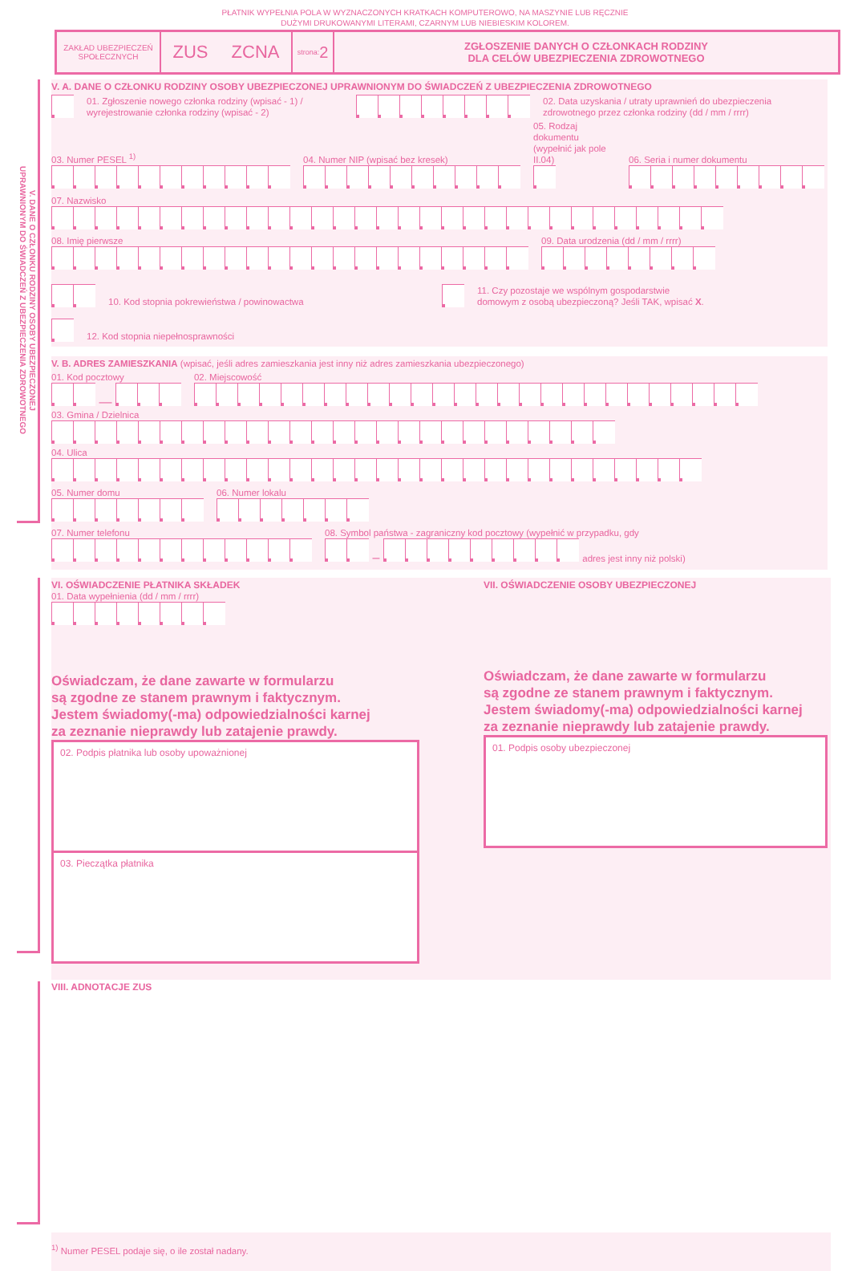PŁATNIK WYPEŁNIA POLA W WYZNACZONYCH KRATKACH KOMPUTEROWO, NA MASZYNIE LUB RĘCZNIE
DUŻYMI DRUKOWANYMI LITERAMI, CZARNYM LUB NIEBIESKIM KOLOREM.
ZAKŁAD UBEZPIECZEŃ
SPOŁECZNYCH
ZUS ZCNA
strona: 2
ZGŁOSZENIE DANYCH O CZŁONKACH RODZINY
DLA CELÓW UBEZPIECZENIA ZDROWOTNEGO
V. DANE O CZŁONKU RODZINY OSOBY UBEZPIECZONEJ
UPRAWNIONYM DO ŚWIADCZEŃ Z UBEZPIECZENIA ZDROWOTNEGO
V. A. DANE O CZŁONKU RODZINY OSOBY UBEZPIECZONEJ UPRAWNIONYM DO ŚWIADCZEŃ Z UBEZPIECZENIA ZDROWOTNEGO
01. Zgłoszenie nowego członka rodziny (wpisać - 1) / wyrejestrowanie członka rodziny (wpisać - 2) 02. Data uzyskania / utraty uprawnień do ubezpieczenia
zdrowotnego przez członka rodziny (dd / mm / rrrr)
03. Numer PESEL <sup>1)</sup>
04. Numer NIP (wpisać bez kresek)
05. Rodzaj dokumentu
(wypełnić jak pole II.04)
06. Seria i numer dokumentu
07. Nazwisko
08. Imię pierwsze
09. Data urodzenia (dd / mm / rrrr)
10. Kod stopnia pokrewieństwa / powinowactwa 11. Czy pozostaje we wspólnym gospodarstwie
domowym z osobą ubezpieczoną? Jeśli TAK, wpisać X.
12. Kod stopnia niepełnosprawności
V. B. ADRES ZAMIESZKANIA (wpisać, jeśli adres zamieszkania jest inny niż adres zamieszkania ubezpieczonego)
01. Kod pocztowy
—
02. Miejscowość
03. Gmina / Dzielnica
04. Ulica
05. Numer domu
06. Numer lokalu
07. Numer telefonu
08. Symbol państwa - zagraniczny kod pocztowy (wypełnić w przypadku, gdy
– adres jest inny niż polski)
VI. OŚWIADCZENIE PŁATNIKA SKŁADEK
01. Data wypełnienia (dd / mm / rrrr)
Oświadczam, że dane zawarte w formularzu
są zgodne ze stanem prawnym i faktycznym.
Jestem świadomy(-ma) odpowiedzialności karnej
za zeznanie nieprawdy lub zatajenie prawdy.
02. Podpis płatnika lub osoby upoważnionej
03. Pieczątka płatnika
VII. OŚWIADCZENIE OSOBY UBEZPIECZONEJ
Oświadczam, że dane zawarte w formularzu
są zgodne ze stanem prawnym i faktycznym.
Jestem świadomy(-ma) odpowiedzialności karnej
za zeznanie nieprawdy lub zatajenie prawdy.
01. Podpis osoby ubezpieczonej
VIII. ADNOTACJE ZUS
<sup>1)</sup> Numer PESEL podaje się, o ile został nadany.